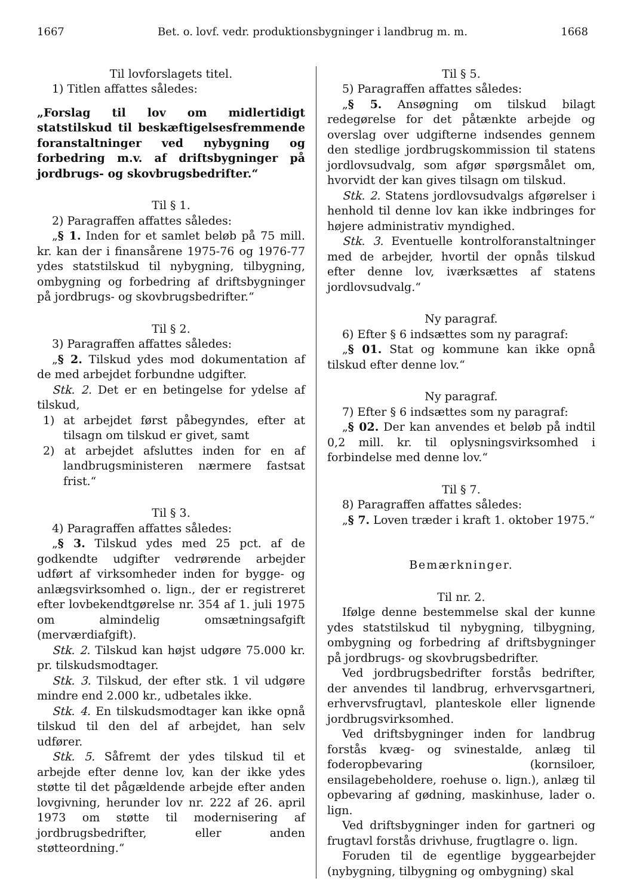1667 Bet. o. lovf. vedr. produktionsbygninger i landbrug m. m. 1668
Til lovforslagets titel.
1) Titlen affattes således:
„Forslag til lov om midlertidigt statstilskud til beskæftigelsesfremmende foranstaltninger ved nybygning og forbedring m.v. af driftsbygninger på jordbrugs- og skovbrugsbedrifter.“
Til § 1.
2) Paragraffen affattes således:
„§ 1. Inden for et samlet beløb på 75 mill. kr. kan der i finansårene 1975-76 og 1976-77 ydes statstilskud til nybygning, tilbygning, ombygning og forbedring af driftsbygninger på jordbrugs- og skovbrugsbedrifter.“
Til § 2.
3) Paragraffen affattes således:
„§ 2. Tilskud ydes mod dokumentation af de med arbejdet forbundne udgifter.
Stk. 2. Det er en betingelse for ydelse af tilskud,
1) at arbejdet først påbegyndes, efter at tilsagn om tilskud er givet, samt
2) at arbejdet afsluttes inden for en af landbrugsministeren nærmere fastsat frist.“
Til § 3.
4) Paragraffen affattes således:
„§ 3. Tilskud ydes med 25 pct. af de godkendte udgifter vedrørende arbejder udført af virksomheder inden for bygge- og anlægsvirksomhed o. lign., der er registreret efter lovbekendtgørelse nr. 354 af 1. juli 1975 om almindelig omsætningsafgift (merværdiafgift).
Stk. 2. Tilskud kan højst udgøre 75.000 kr. pr. tilskudsmodtager.
Stk. 3. Tilskud, der efter stk. 1 vil udgøre mindre end 2.000 kr., udbetales ikke.
Stk. 4. En tilskudsmodtager kan ikke opnå tilskud til den del af arbejdet, han selv udfører.
Stk. 5. Såfremt der ydes tilskud til et arbejde efter denne lov, kan der ikke ydes støtte til det pågældende arbejde efter anden lovgivning, herunder lov nr. 222 af 26. april 1973 om støtte til modernisering af jordbrugsbedrifter, eller anden støtteordning.“
Til § 5.
5) Paragraffen affattes således:
„§ 5. Ansøgning om tilskud bilagt redegørelse for det påtænkte arbejde og overslag over udgifterne indsendes gennem den stedlige jordbrugskommission til statens jordlovsudvalg, som afgør spørgsmålet om, hvorvidt der kan gives tilsagn om tilskud.
Stk. 2. Statens jordlovsudvalgs afgørelser i henhold til denne lov kan ikke indbringes for højere administrativ myndighed.
Stk. 3. Eventuelle kontrolforanstaltninger med de arbejder, hvortil der opnås tilskud efter denne lov, iværksættes af statens jordlovsudvalg.“
Ny paragraf.
6) Efter § 6 indsættes som ny paragraf:
„§ 01. Stat og kommune kan ikke opnå tilskud efter denne lov.“
Ny paragraf.
7) Efter § 6 indsættes som ny paragraf:
„§ 02. Der kan anvendes et beløb på indtil 0,2 mill. kr. til oplysningsvirksomhed i forbindelse med denne lov.“
Til § 7.
8) Paragraffen affattes således:
„§ 7. Loven træder i kraft 1. oktober 1975.“
Bemærkninger.
Til nr. 2.
Ifølge denne bestemmelse skal der kunne ydes statstilskud til nybygning, tilbygning, ombygning og forbedring af driftsbygninger på jordbrugs- og skovbrugsbedrifter.
Ved jordbrugsbedrifter forstås bedrifter, der anvendes til landbrug, erhvervsgartneri, erhvervsfrugtavl, planteskole eller lignende jordbrugsvirksomhed.
Ved driftsbygninger inden for landbrug forstås kvæg- og svinestalde, anlæg til foderopbevaring (kornsiloer, ensilagebeholdere, roehuse o. lign.), anlæg til opbevaring af gødning, maskinhuse, lader o. lign.
Ved driftsbygninger inden for gartneri og frugtavl forstås drivhuse, frugtlagre o. lign.
Foruden til de egentlige byggearbejder (nybygning, tilbygning og ombygning) skal